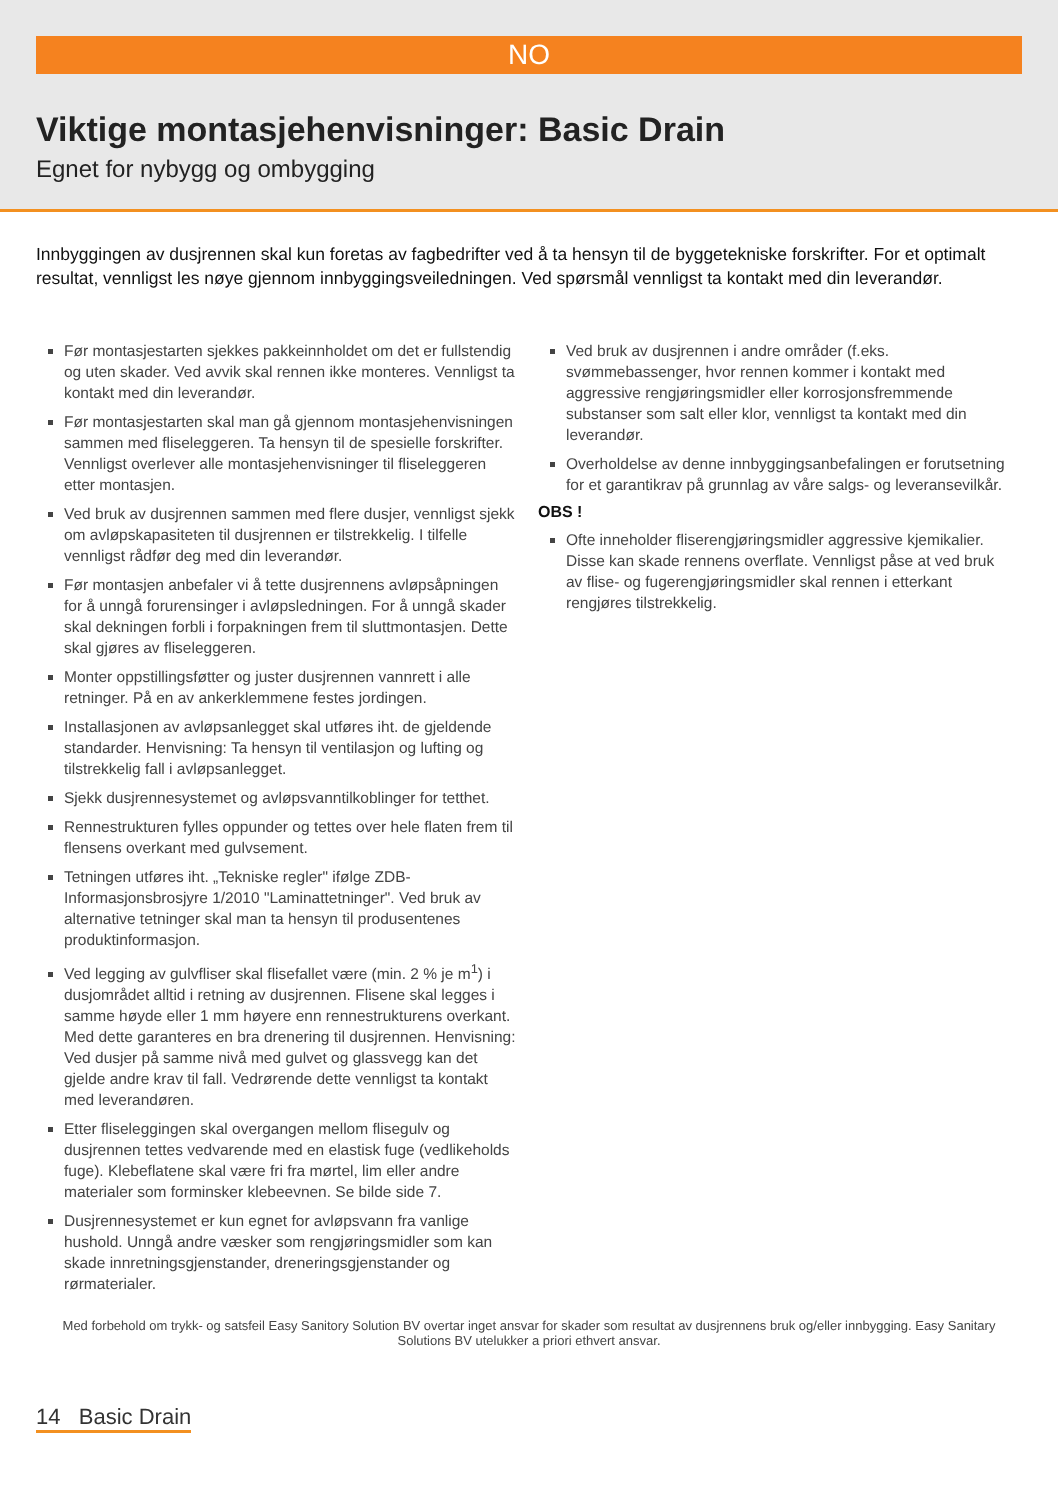NO
Viktige montasjehenvisninger: Basic Drain
Egnet for nybygg og ombygging
Innbyggingen av dusjrennen skal kun foretas av fagbedrifter ved å ta hensyn til de byggetekniske forskrifter. For et optimalt resultat, vennligst les nøye gjennom innbyggingsveiledningen. Ved spørsmål vennligst ta kontakt med din leverandør.
Før montasjestarten sjekkes pakkeinnholdet om det er fullstendig og uten skader. Ved avvik skal rennen ikke monteres. Vennligst ta kontakt med din leverandør.
Før montasjestarten skal man gå gjennom montasjehenvisningen sammen med fliseleggeren. Ta hensyn til de spesielle forskrifter. Vennligst overlever alle montasjehenvisninger til fliseleggeren etter montasjen.
Ved bruk av dusjrennen sammen med flere dusjer, vennligst sjekk om avløpskapasiteten til dusjrennen er tilstrekkelig. I tilfelle vennligst rådfør deg med din leverandør.
Før montasjen anbefaler vi å tette dusjrennens avløpsåpningen for å unngå forurensinger i avløpsledningen. For å unngå skader skal dekningen forbli i forpakningen frem til sluttmontasjen. Dette skal gjøres av fliseleggeren.
Monter oppstillingsføtter og juster dusjrennen vannrett i alle retninger. På en av ankerklemmene festes jordingen.
Installasjonen av avløpsanlegget skal utføres iht. de gjeldende standarder. Henvisning: Ta hensyn til ventilasjon og lufting og tilstrekkelig fall i avløpsanlegget.
Sjekk dusjrennesystemet og avløpsvanntilkoblinger for tetthet.
Rennestrukturen fylles oppunder og tettes over hele flaten frem til flensens overkant med gulvsement.
Tetningen utføres iht. „Tekniske regler" ifølge ZDB-Informasjonsbrosjyre 1/2010 "Laminattetninger". Ved bruk av alternative tetninger skal man ta hensyn til produsentenes produktinformasjon.
Ved legging av gulvfliser skal flisefallet være (min. 2 % je m<sup>1</sup>) i dusjområdet alltid i retning av dusjrennen. Flisene skal legges i samme høyde eller 1 mm høyere enn rennestrukturens overkant. Med dette garanteres en bra drenering til dusjrennen. Henvisning: Ved dusjer på samme nivå med gulvet og glassvegg kan det gjelde andre krav til fall. Vedrørende dette vennligst ta kontakt med leverandøren.
Etter fliseleggingen skal overgangen mellom flisegulv og dusjrennen tettes vedvarende med en elastisk fuge (vedlikeholds fuge). Klebeflatene skal være fri fra mørtel, lim eller andre materialer som forminsker klebeevnen. Se bilde side 7.
Dusjrennesystemet er kun egnet for avløpsvann fra vanlige hushold. Unngå andre væsker som rengjøringsmidler som kan skade innretningsgjenstander, dreneringsgjenstander og rørmaterialer.
Ved bruk av dusjrennen i andre områder (f.eks. svømmebassenger, hvor rennen kommer i kontakt med aggressive rengjøringsmidler eller korrosjonsfremmende substanser som salt eller klor, vennligst ta kontakt med din leverandør.
Overholdelse av denne innbyggingsanbefalingen er forutsetning for et garantikrav på grunnlag av våre salgs- og leveransevilkår.
OBS !
Ofte inneholder fliserengjøringsmidler aggressive kjemikalier. Disse kan skade rennens overflate. Vennligst påse at ved bruk av flise- og fugerengjøringsmidler skal rennen i etterkant rengjøres tilstrekkelig.
Med forbehold om trykk- og satsfeil Easy Sanitory Solution BV overtar inget ansvar for skader som resultat av dusjrennens bruk og/eller innbygging. Easy Sanitary Solutions BV utelukker a priori ethvert ansvar.
14 Basic Drain